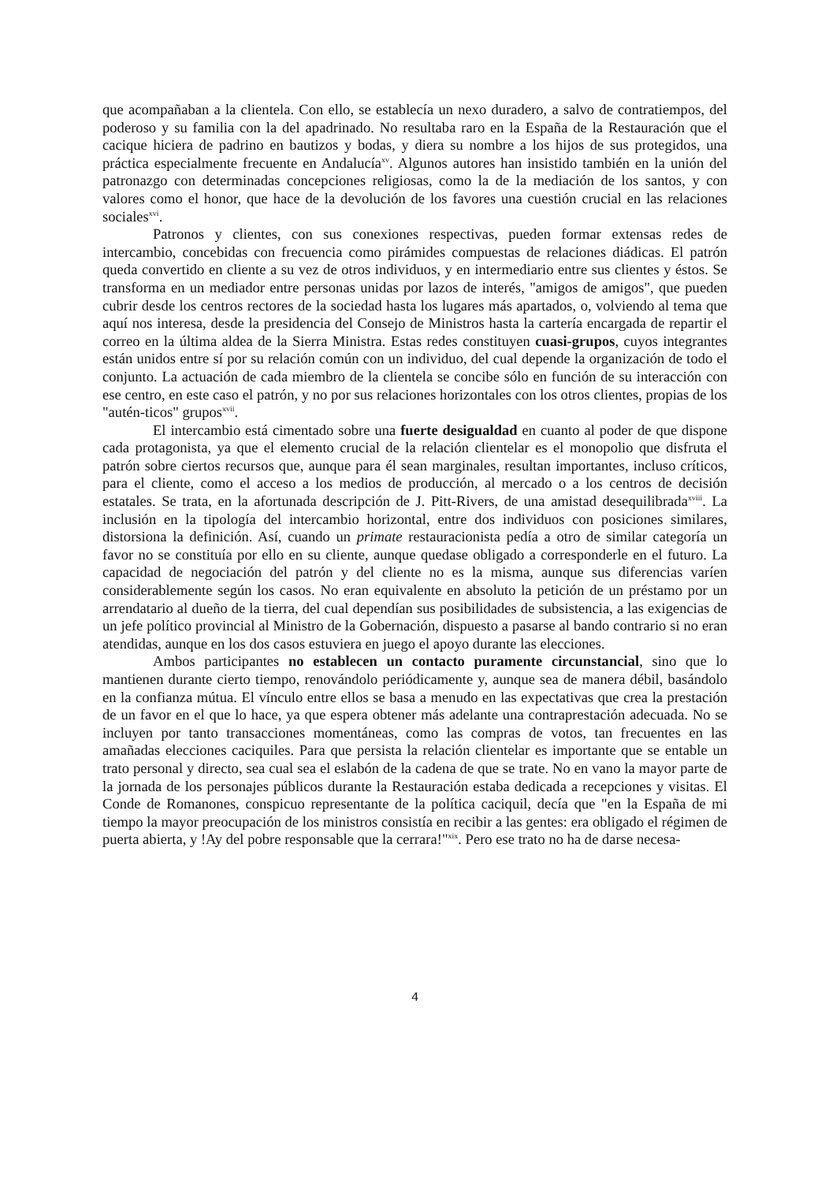que acompañaban a la clientela. Con ello, se establecía un nexo duradero, a salvo de contratiempos, del poderoso y su familia con la del apadrinado. No resultaba raro en la España de la Restauración que el cacique hiciera de padrino en bautizos y bodas, y diera su nombre a los hijos de sus protegidos, una práctica especialmente frecuente en Andalucía<sup>xv</sup>. Algunos autores han insistido también en la unión del patronazgo con determinadas concepciones religiosas, como la de la mediación de los santos, y con valores como el honor, que hace de la devolución de los favores una cuestión crucial en las relaciones sociales<sup>xvi</sup>.
Patronos y clientes, con sus conexiones respectivas, pueden formar extensas redes de intercambio, concebidas con frecuencia como pirámides compuestas de relaciones diádicas. El patrón queda convertido en cliente a su vez de otros individuos, y en intermediario entre sus clientes y éstos. Se transforma en un mediador entre personas unidas por lazos de interés, "amigos de amigos", que pueden cubrir desde los centros rectores de la sociedad hasta los lugares más apartados, o, volviendo al tema que aquí nos interesa, desde la presidencia del Consejo de Ministros hasta la cartería encargada de repartir el correo en la última aldea de la Sierra Ministra. Estas redes constituyen cuasi-grupos, cuyos integrantes están unidos entre sí por su relación común con un individuo, del cual depende la organización de todo el conjunto. La actuación de cada miembro de la clientela se concibe sólo en función de su interacción con ese centro, en este caso el patrón, y no por sus relaciones horizontales con los otros clientes, propias de los "autén-ticos" grupos<sup>xvii</sup>.
El intercambio está cimentado sobre una fuerte desigualdad en cuanto al poder de que dispone cada protagonista, ya que el elemento crucial de la relación clientelar es el monopolio que disfruta el patrón sobre ciertos recursos que, aunque para él sean marginales, resultan importantes, incluso críticos, para el cliente, como el acceso a los medios de producción, al mercado o a los centros de decisión estatales. Se trata, en la afortunada descripción de J. Pitt-Rivers, de una amistad desequilibrada<sup>xviii</sup>. La inclusión en la tipología del intercambio horizontal, entre dos individuos con posiciones similares, distorsiona la definición. Así, cuando un primate restauracionista pedía a otro de similar categoría un favor no se constituía por ello en su cliente, aunque quedase obligado a corresponderle en el futuro. La capacidad de negociación del patrón y del cliente no es la misma, aunque sus diferencias varíen considerablemente según los casos. No eran equivalente en absoluto la petición de un préstamo por un arrendatario al dueño de la tierra, del cual dependían sus posibilidades de subsistencia, a las exigencias de un jefe político provincial al Ministro de la Gobernación, dispuesto a pasarse al bando contrario si no eran atendidas, aunque en los dos casos estuviera en juego el apoyo durante las elecciones.
Ambos participantes no establecen un contacto puramente circunstancial, sino que lo mantienen durante cierto tiempo, renovándolo periódicamente y, aunque sea de manera débil, basándolo en la confianza mútua. El vínculo entre ellos se basa a menudo en las expectativas que crea la prestación de un favor en el que lo hace, ya que espera obtener más adelante una contraprestación adecuada. No se incluyen por tanto transacciones momentáneas, como las compras de votos, tan frecuentes en las amañadas elecciones caciquiles. Para que persista la relación clientelar es importante que se entable un trato personal y directo, sea cual sea el eslabón de la cadena de que se trate. No en vano la mayor parte de la jornada de los personajes públicos durante la Restauración estaba dedicada a recepciones y visitas. El Conde de Romanones, conspicuo representante de la política caciquil, decía que "en la España de mi tiempo la mayor preocupación de los ministros consistía en recibir a las gentes: era obligado el régimen de puerta abierta, y !Ay del pobre responsable que la cerrara!"<sup>xix</sup>. Pero ese trato no ha de darse necesa-
4